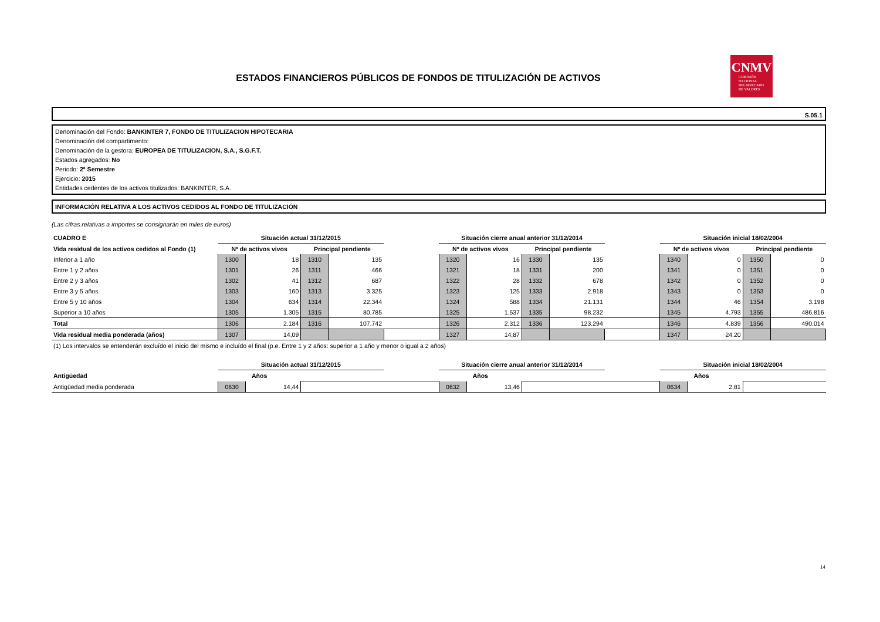CNMV
COMISIÓN
NACIONAL
DEL MERCADO
DE VALORES
ESTADOS FINANCIEROS PÚBLICOS DE FONDOS DE TITULIZACIÓN DE ACTIVOS
S.05.1
Denominación del Fondo: BANKINTER 7, FONDO DE TITULIZACION HIPOTECARIA
Denominación del compartimento:
Denominación de la gestora: EUROPEA DE TITULIZACION, S.A., S.G.F.T.
Estados agregados: No
Periodo: 2º Semestre
Ejercicio: 2015
Entidades cedentes de los activos titulizados: BANKINTER, S.A.
INFORMACIÓN RELATIVA A LOS ACTIVOS CEDIDOS AL FONDO DE TITULIZACIÓN
(Las cifras relativas a importes se consignarán en miles de euros)
| CUADRO E | Situación actual 31/12/2015 | | | | | Situación cierre anual anterior 31/12/2014 | | | | | Situación inicial 18/02/2004 | | | |
| Vida residual de los activos cedidos al Fondo (1) | Nº de activos vivos | | Principal pendiente | | | Nº de activos vivos | | Principal pendiente | | | Nº de activos vivos | | Principal pendiente | |
| Inferior a 1 año | 1300 | 18 | 1310 | 135 | | 1320 | 16 | 1330 | 135 | | 1340 | 0 | 1350 | 0 |
| Entre 1 y 2 años | 1301 | 26 | 1311 | 466 | | 1321 | 18 | 1331 | 200 | | 1341 | 0 | 1351 | 0 |
| Entre 2 y 3 años | 1302 | 41 | 1312 | 687 | | 1322 | 28 | 1332 | 678 | | 1342 | 0 | 1352 | 0 |
| Entre 3 y 5 años | 1303 | 160 | 1313 | 3.325 | | 1323 | 125 | 1333 | 2.918 | | 1343 | 0 | 1353 | 0 |
| Entre 5 y 10 años | 1304 | 634 | 1314 | 22.344 | | 1324 | 588 | 1334 | 21.131 | | 1344 | 46 | 1354 | 3.198 |
| Superior a 10 años | 1305 | 1.305 | 1315 | 80.785 | | 1325 | 1.537 | 1335 | 98.232 | | 1345 | 4.793 | 1355 | 486.816 |
| Total | 1306 | 2.184 | 1316 | 107.742 | | 1326 | 2.312 | 1336 | 123.294 | | 1346 | 4.839 | 1356 | 490.014 |
| Vida residual media ponderada (años) | 1307 | 14,09 | | | | 1327 | 14,87 | | | | 1347 | 24,20 | | |
| (1) Los intervalos se entenderán excluído el inicio del mismo e incluído el final (p.e. Entre 1 y 2 años: superior a 1 año y menor o igual a 2 años) | | | | | | | | | | | | | | |
| | Situación actual 31/12/2015 | | | | | Situación cierre anual anterior 31/12/2014 | | | | | Situación inicial 18/02/2004 | | | |
| Antigüedad | Años | | | | | Años | | | | | Años | | | |
| Antigüedad media ponderada | 0630 | 14,44 | | | | 0632 | 13,46 | | | | 0634 | 2,81 | | |
14